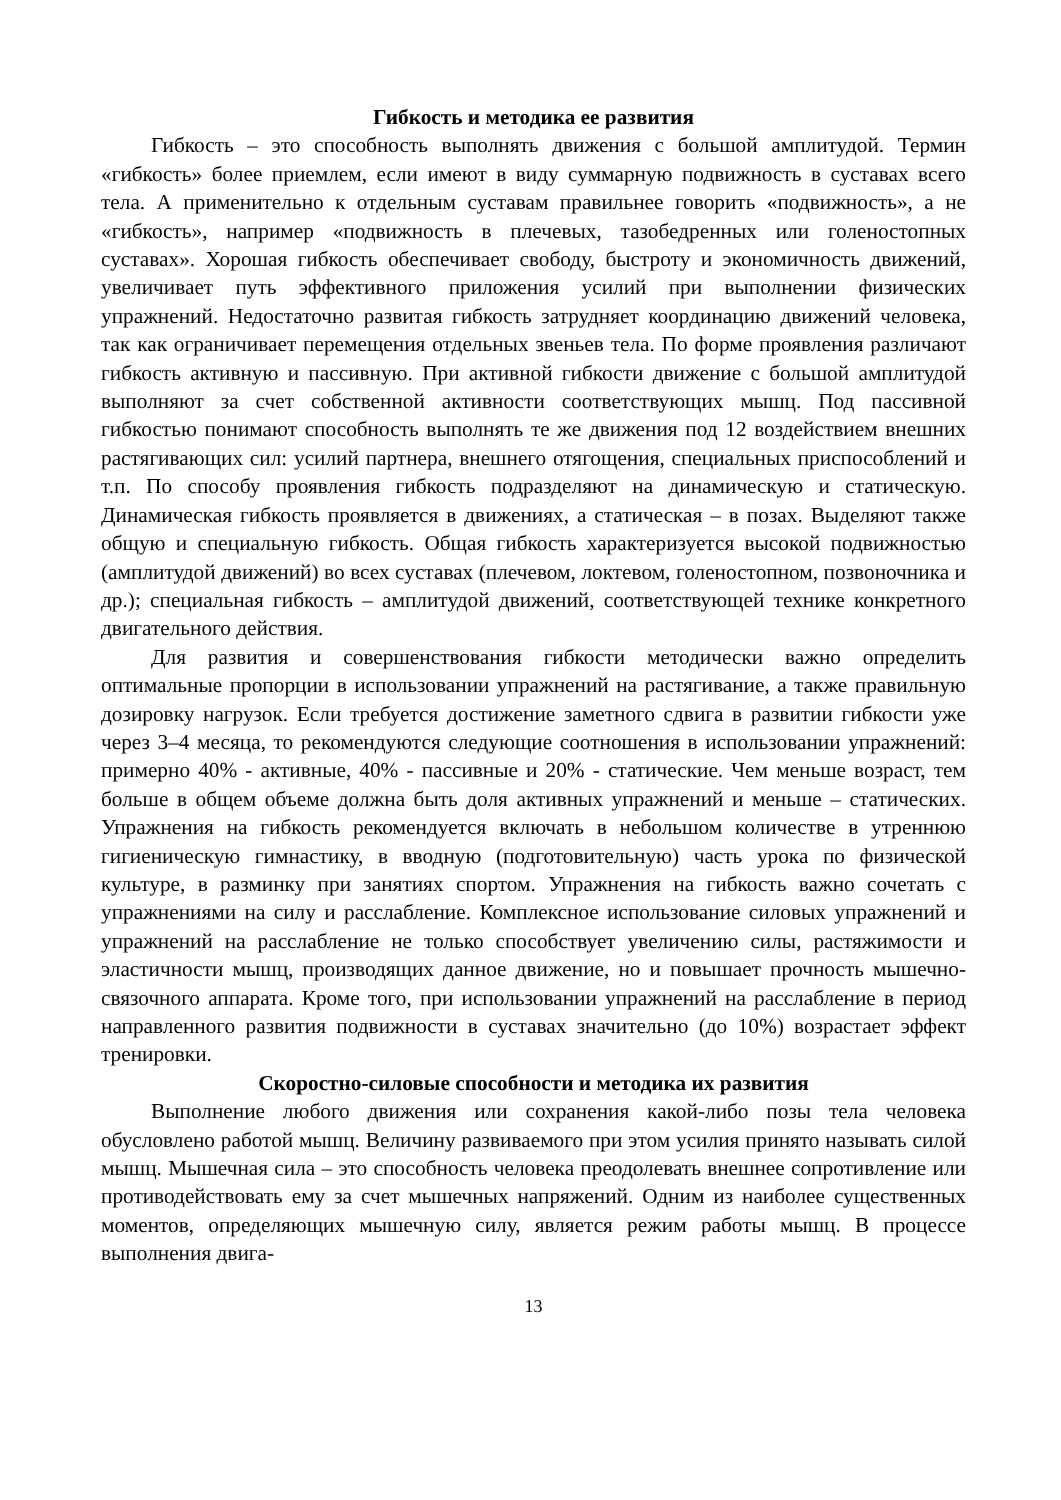Гибкость и методика ее развития
Гибкость – это способность выполнять движения с большой амплитудой. Термин «гибкость» более приемлем, если имеют в виду суммарную подвижность в суставах всего тела. А применительно к отдельным суставам правильнее говорить «подвижность», а не «гибкость», например «подвижность в плечевых, тазобедренных или голеностопных суставах». Хорошая гибкость обеспечивает свободу, быстроту и экономичность движений, увеличивает путь эффективного приложения усилий при выполнении физических упражнений. Недостаточно развитая гибкость затрудняет координацию движений человека, так как ограничивает перемещения отдельных звеньев тела. По форме проявления различают гибкость активную и пассивную. При активной гибкости движение с большой амплитудой выполняют за счет собственной активности соответствующих мышц. Под пассивной гибкостью понимают способность выполнять те же движения под 12 воздействием внешних растягивающих сил: усилий партнера, внешнего отягощения, специальных приспособлений и т.п. По способу проявления гибкость подразделяют на динамическую и статическую. Динамическая гибкость проявляется в движениях, а статическая – в позах. Выделяют также общую и специальную гибкость. Общая гибкость характеризуется высокой подвижностью (амплитудой движений) во всех суставах (плечевом, локтевом, голеностопном, позвоночника и др.); специальная гибкость – амплитудой движений, соответствующей технике конкретного двигательного действия.
Для развития и совершенствования гибкости методически важно определить оптимальные пропорции в использовании упражнений на растягивание, а также правильную дозировку нагрузок. Если требуется достижение заметного сдвига в развитии гибкости уже через 3–4 месяца, то рекомендуются следующие соотношения в использовании упражнений: примерно 40% - активные, 40% - пассивные и 20% - статические. Чем меньше возраст, тем больше в общем объеме должна быть доля активных упражнений и меньше – статических. Упражнения на гибкость рекомендуется включать в небольшом количестве в утреннюю гигиеническую гимнастику, в вводную (подготовительную) часть урока по физической культуре, в разминку при занятиях спортом. Упражнения на гибкость важно сочетать с упражнениями на силу и расслабление. Комплексное использование силовых упражнений и упражнений на расслабление не только способствует увеличению силы, растяжимости и эластичности мышц, производящих данное движение, но и повышает прочность мышечно-связочного аппарата. Кроме того, при использовании упражнений на расслабление в период направленного развития подвижности в суставах значительно (до 10%) возрастает эффект тренировки.
Скоростно-силовые способности и методика их развития
Выполнение любого движения или сохранения какой-либо позы тела человека обусловлено работой мышц. Величину развиваемого при этом усилия принято называть силой мышц. Мышечная сила – это способность человека преодолевать внешнее сопротивление или противодействовать ему за счет мышечных напряжений. Одним из наиболее существенных моментов, определяющих мышечную силу, является режим работы мышц. В процессе выполнения двига-
13